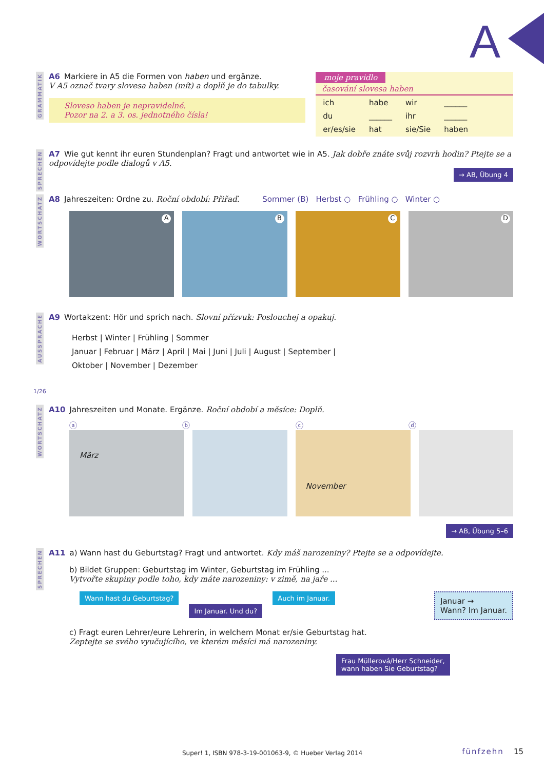A
GRAMMATIK
A6 Markiere in A5 die Formen von haben und ergänze.
V A5 označ tvary slovesa haben (mít) a doplň je do tabulky.
Sloveso haben je nepravidelné.
Pozor na 2. a 3. os. jednotného čísla!
moje pravidlo
časování slovesa haben
| ich | habe | wir | ______ |
| du | ______ | ihr | ______ |
| er/es/sie | hat | sie/Sie | haben |
SPRECHEN
A7 Wie gut kennt ihr euren Stundenplan? Fragt und antwortet wie in A5. Jak dobře znáte svůj rozvrh hodin? Ptejte se a odpovídejte podle dialogů v A5.
→ AB, Übung 4
WORTSCHATZ
A8 Jahreszeiten: Ordne zu. Roční období: Přiřaď. Sommer (B) Herbst ○ Frühling ○ Winter ○
A
B
C
D
AUSSPRACHE
A9 Wortakzent: Hör und sprich nach. Slovní přízvuk: Poslouchej a opakuj.
Herbst | Winter | Frühling | Sommer
Januar | Februar | März | April | Mai | Juni | Juli | August | September |
Oktober | November | Dezember
1/26
WORTSCHATZ
A10 Jahreszeiten und Monate. Ergänze. Roční období a měsíce: Doplň.
ⓐ ⓑ ⓒ ⓓ
März
November
→ AB, Übung 5–6
SPRECHEN
A11 a) Wann hast du Geburtstag? Fragt und antwortet. Kdy máš narozeniny? Ptejte se a odpovídejte.
b) Bildet Gruppen: Geburtstag im Winter, Geburtstag im Frühling ...
Vytvořte skupiny podle toho, kdy máte narozeniny: v zimě, na jaře ...
Wann hast du Geburtstag? Im Januar. Und du? Auch im Januar.
Januar →
Wann? Im Januar.
c) Fragt euren Lehrer/eure Lehrerin, in welchem Monat er/sie Geburtstag hat.
Zeptejte se svého vyučujícího, ve kterém měsíci má narozeniny.
Frau Müllerová/Herr Schneider,
wann haben Sie Geburtstag?
Super! 1, ISBN 978-3-19-001063-9, © Hueber Verlag 2014
fünfzehn 15